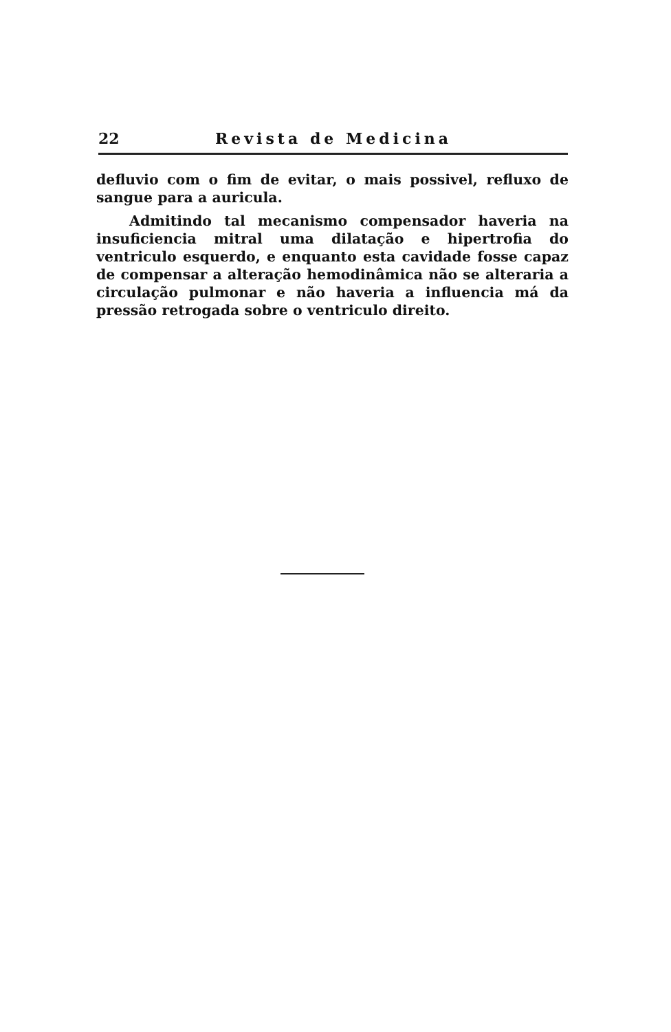22 Revista de Medicina
defluvio com o fim de evitar, o mais possivel, refluxo de sangue para a auricula.
Admitindo tal mecanismo compensador haveria na insuficiencia mitral uma dilatação e hipertrofia do ventriculo esquerdo, e enquanto esta cavidade fosse capaz de compensar a alteração hemodinâmica não se alteraria a circulação pulmonar e não haveria a influencia má da pressão retrogada sobre o ventriculo direito.